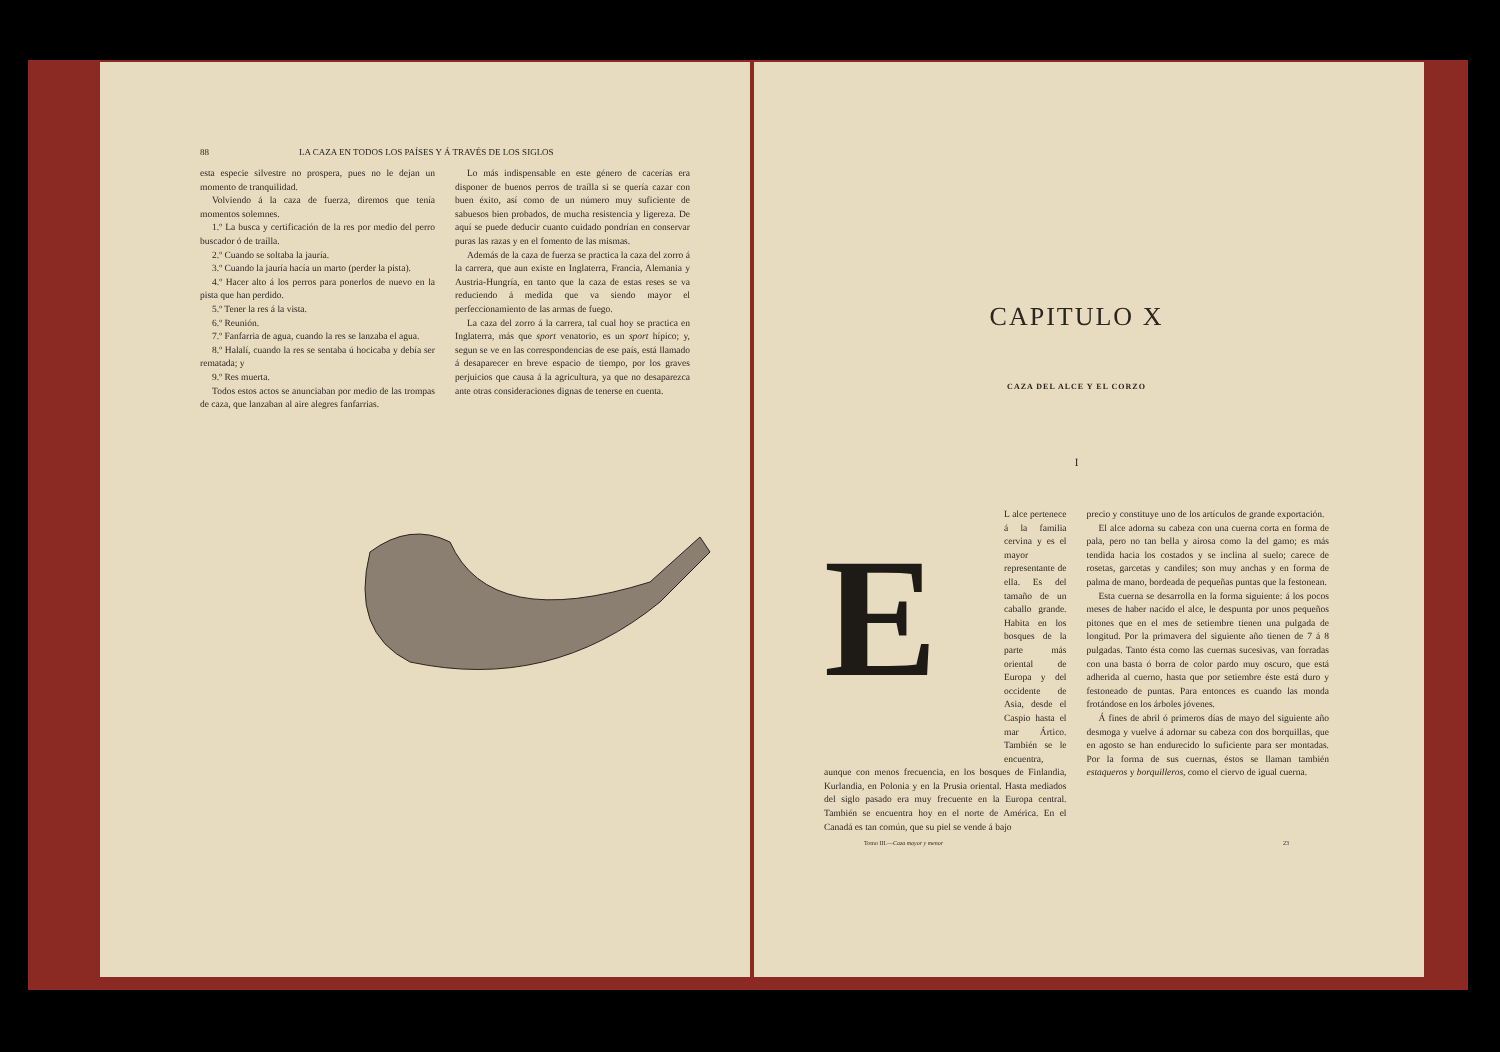88 LA CAZA EN TODOS LOS PAÍSES Y Á TRAVÉS DE LOS SIGLOS
esta especie silvestre no prospera, pues no le dejan un momento de tranquilidad.
Volviendo á la caza de fuerza, diremos que tenía momentos solemnes.
1.º La busca y certificación de la res por medio del perro buscador ó de traílla.
2.º Cuando se soltaba la jauría.
3.º Cuando la jauría hacía un marto (perder la pista).
4.º Hacer alto á los perros para ponerlos de nuevo en la pista que han perdido.
5.º Tener la res á la vista.
6.º Reunión.
7.º Fanfarria de agua, cuando la res se lanzaba el agua.
8.º Halalí, cuando la res se sentaba ú hocicaba y debía ser rematada; y
9.º Res muerta.
Todos estos actos se anunciaban por medio de las trompas de caza, que lanzaban al aire alegres fanfarrias.
Lo más indispensable en este género de cacerías era disponer de buenos perros de traílla si se quería cazar con buen éxito, así como de un número muy suficiente de sabuesos bien probados, de mucha resistencia y ligereza. De aquí se puede deducir cuanto cuidado pondrían en conservar puras las razas y en el fomento de las mismas.
Además de la caza de fuerza se practica la caza del zorro á la carrera, que aun existe en Inglaterra, Francia, Alemania y Austria-Hungría, en tanto que la caza de estas reses se va reduciendo á medida que va siendo mayor el perfeccionamiento de las armas de fuego.
La caza del zorro á la carrera, tal cual hoy se practica en Inglaterra, más que sport venatorio, es un sport hípico; y, segun se ve en las correspondencias de ese país, está llamado á desaparecer en breve espacio de tiempo, por los graves perjuicios que causa á la agricultura, ya que no desaparezca ante otras consideraciones dignas de tenerse en cuenta.
CAPITULO X
CAZA DEL ALCE Y EL CORZO
I
E
L alce pertenece á la familia cervina y es el mayor representante de ella. Es del tamaño de un caballo grande. Habita en los bosques de la parte más oriental de Europa y del occidente de Asia, desde el Caspio hasta el mar Ártico. También se le encuentra, aunque con menos frecuencia, en los bosques de Finlandia, Kurlandia, en Polonia y en la Prusia oriental. Hasta mediados del siglo pasado era muy frecuente en la Europa central. También se encuentra hoy en el norte de América. En el Canadá es tan común, que su piel se vende á bajo
precio y constituye uno de los artículos de grande exportación.
El alce adorna su cabeza con una cuerna corta en forma de pala, pero no tan bella y airosa como la del gamo; es más tendida hacia los costados y se inclina al suelo; carece de rosetas, garcetas y candiles; son muy anchas y en forma de palma de mano, bordeada de pequeñas puntas que la festonean.
Esta cuerna se desarrolla en la forma siguiente: á los pocos meses de haber nacido el alce, le despunta por unos pequeños pitones que en el mes de setiembre tienen una pulgada de longitud. Por la primavera del siguiente año tienen de 7 á 8 pulgadas. Tanto ésta como las cuernas sucesivas, van forradas con una basta ó borra de color pardo muy oscuro, que está adherida al cuerno, hasta que por setiembre éste está duro y festoneado de puntas. Para entonces es cuando las monda frotándose en los árboles jóvenes.
Á fines de abril ó primeros días de mayo del siguiente año desmoga y vuelve á adornar su cabeza con dos borquillas, que en agosto se han endurecido lo suficiente para ser montadas. Por la forma de sus cuernas, éstos se llaman también estaqueros y borquilleros, como el ciervo de igual cuerna.
Tomo III.—Caza mayor y menor 23